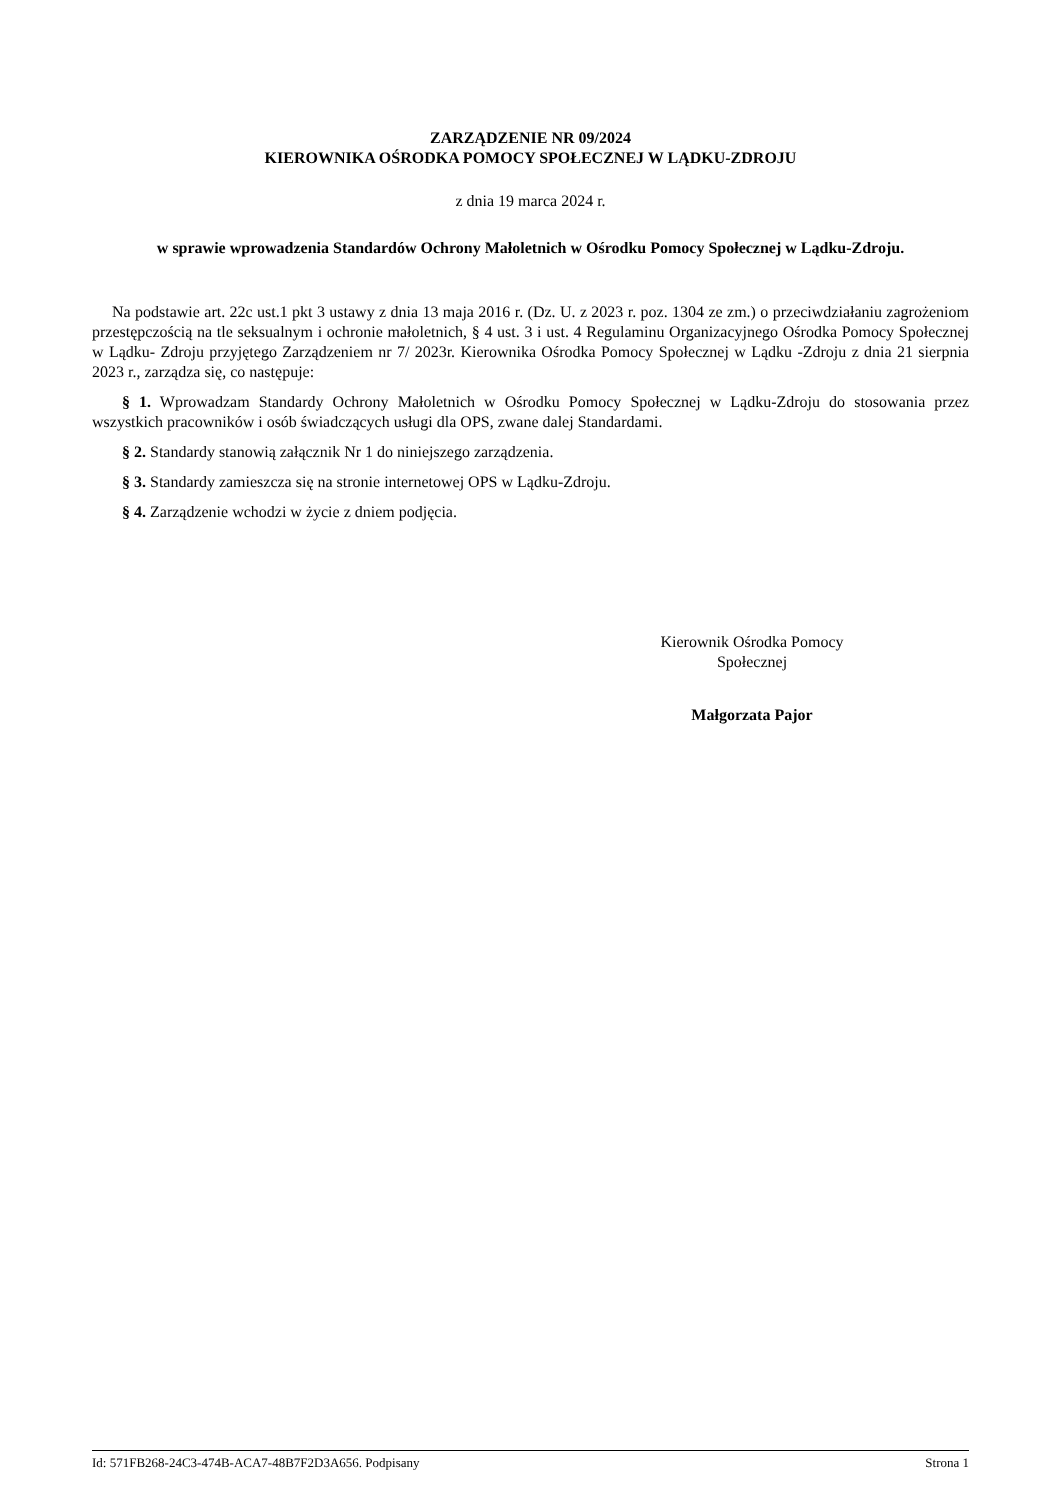ZARZĄDZENIE NR 09/2024
KIEROWNIKA OŚRODKA POMOCY SPOŁECZNEJ W LĄDKU-ZDROJU
z dnia 19 marca 2024 r.
w sprawie wprowadzenia Standardów Ochrony Małoletnich w Ośrodku Pomocy Społecznej w Lądku-Zdroju.
Na podstawie art. 22c ust.1 pkt 3 ustawy z dnia 13 maja 2016 r. (Dz. U. z 2023 r. poz. 1304 ze zm.) o przeciwdziałaniu zagrożeniom przestępczością na tle seksualnym i ochronie małoletnich, § 4 ust. 3 i ust. 4 Regulaminu Organizacyjnego Ośrodka Pomocy Społecznej w Lądku- Zdroju przyjętego Zarządzeniem nr 7/ 2023r. Kierownika Ośrodka Pomocy Społecznej w Lądku -Zdroju z dnia 21 sierpnia 2023 r., zarządza się, co następuje:
§ 1. Wprowadzam Standardy Ochrony Małoletnich w Ośrodku Pomocy Społecznej w Lądku-Zdroju do stosowania przez wszystkich pracowników i osób świadczących usługi dla OPS, zwane dalej Standardami.
§ 2. Standardy stanowią załącznik Nr 1 do niniejszego zarządzenia.
§ 3. Standardy zamieszcza się na stronie internetowej OPS w Lądku-Zdroju.
§ 4. Zarządzenie wchodzi w życie z dniem podjęcia.
Kierownik Ośrodka Pomocy Społecznej
Małgorzata Pajor
Id: 571FB268-24C3-474B-ACA7-48B7F2D3A656. Podpisany Strona 1